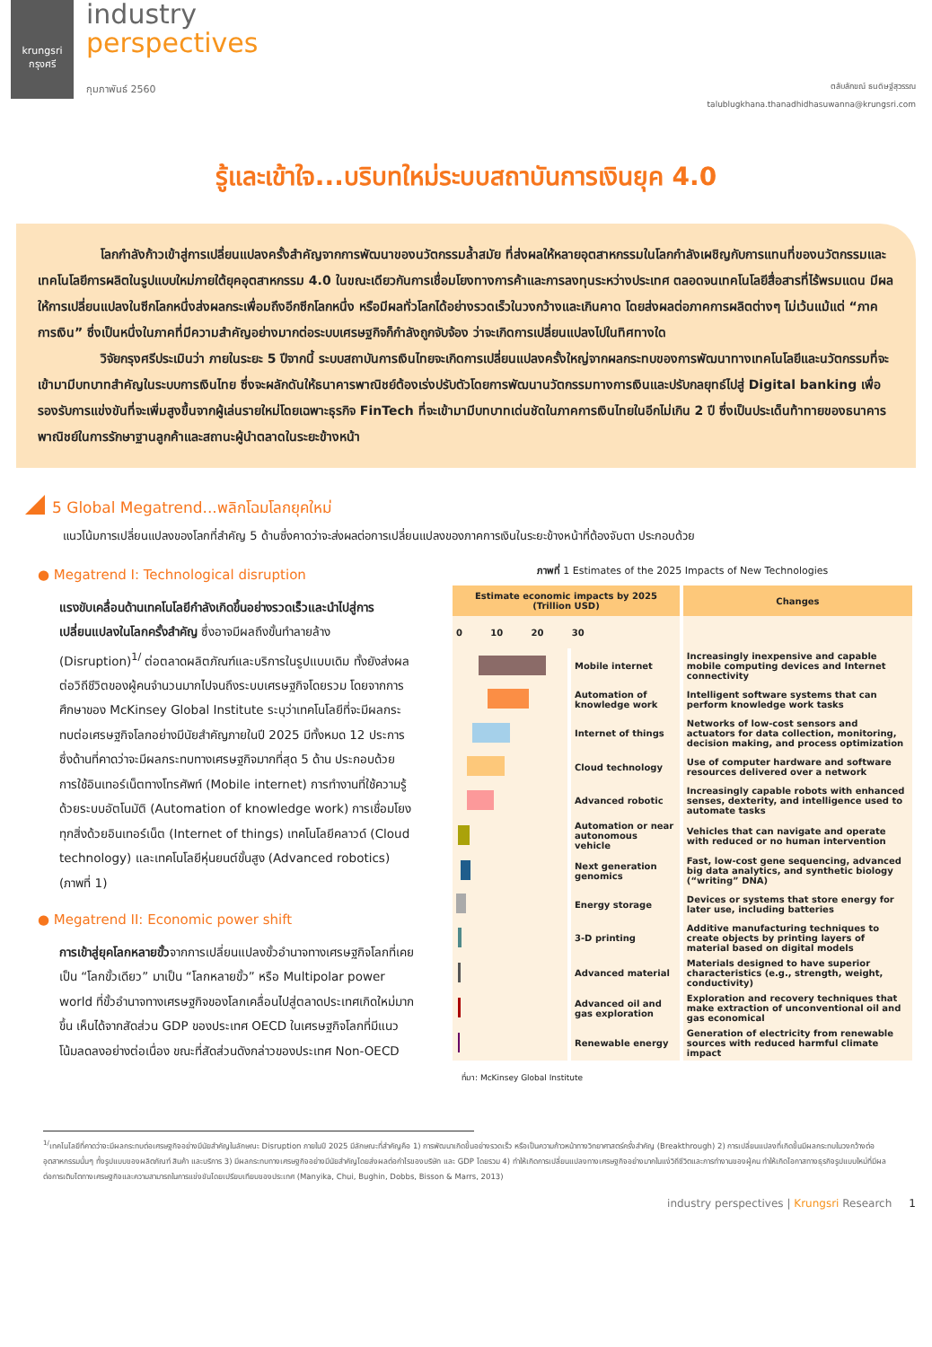krungsri
กรุงศรี
industry
perspectives
กุมภาพันธ์ 2560
ตลับลักขณ์ ธนดิษฐ์สุวรรณ
talublugkhana.thanadhidhasuwanna@krungsri.com
รู้และเข้าใจ...บริบทใหม่ระบบสถาบันการเงินยุค 4.0
โลกกำลังก้าวเข้าสู่การเปลี่ยนแปลงครั้งสำคัญจากการพัฒนาของนวัตกรรมล้ำสมัย ที่ส่งผลให้หลายอุตสาหกรรมในโลกกำลังเผชิญกับการแทนที่ของนวัตกรรมและเทคโนโลยีการผลิตในรูปแบบใหม่ภายใต้ยุคอุตสาหกรรม 4.0 ในขณะเดียวกันการเชื่อมโยงทางการค้าและการลงทุนระหว่างประเทศ ตลอดจนเทคโนโลยีสื่อสารที่ไร้พรมแดน มีผลให้การเปลี่ยนแปลงในซีกโลกหนึ่งส่งผลกระเพื่อมถึงอีกซีกโลกหนึ่ง หรือมีผลทั่วโลกได้อย่างรวดเร็วในวงกว้างและเกินคาด โดยส่งผลต่อภาคการผลิตต่างๆ ไม่เว้นแม้แต่ “ภาคการเงิน” ซึ่งเป็นหนึ่งในภาคที่มีความสำคัญอย่างมากต่อระบบเศรษฐกิจก็กำลังถูกจับจ้อง ว่าจะเกิดการเปลี่ยนแปลงไปในทิศทางใด
วิจัยกรุงศรีประเมินว่า ภายในระยะ 5 ปีจากนี้ ระบบสถาบันการเงินไทยจะเกิดการเปลี่ยนแปลงครั้งใหญ่จากผลกระทบของการพัฒนาทางเทคโนโลยีและนวัตกรรมที่จะเข้ามามีบทบาทสำคัญในระบบการเงินไทย ซึ่งจะผลักดันให้ธนาคารพาณิชย์ต้องเร่งปรับตัวโดยการพัฒนานวัตกรรมทางการเงินและปรับกลยุทธ์ไปสู่ Digital banking เพื่อรองรับการแข่งขันที่จะเพิ่มสูงขึ้นจากผู้เล่นรายใหม่โดยเฉพาะธุรกิจ FinTech ที่จะเข้ามามีบทบาทเด่นชัดในภาคการเงินไทยในอีกไม่เกิน 2 ปี ซึ่งเป็นประเด็นท้าทายของธนาคารพาณิชย์ในการรักษาฐานลูกค้าและสถานะผู้นำตลาดในระยะข้างหน้า
5 Global Megatrend...พลิกโฉมโลกยุคใหม่
แนวโน้มการเปลี่ยนแปลงของโลกที่สำคัญ 5 ด้านซึ่งคาดว่าจะส่งผลต่อการเปลี่ยนแปลงของภาคการเงินในระยะข้างหน้าที่ต้องจับตา ประกอบด้วย
● Megatrend I: Technological disruption
แรงขับเคลื่อนด้านเทคโนโลยีกำลังเกิดขึ้นอย่างรวดเร็วและนำไปสู่การเปลี่ยนแปลงในโลกครั้งสำคัญ ซึ่งอาจมีผลถึงขั้นทำลายล้าง (Disruption)<sup>1/</sup> ต่อตลาดผลิตภัณฑ์และบริการในรูปแบบเดิม ทั้งยังส่งผลต่อวิถีชีวิตของผู้คนจำนวนมากไปจนถึงระบบเศรษฐกิจโดยรวม โดยจากการศึกษาของ McKinsey Global Institute ระบุว่าเทคโนโลยีที่จะมีผลกระทบต่อเศรษฐกิจโลกอย่างมีนัยสำคัญภายในปี 2025 มีทั้งหมด 12 ประการ ซึ่งด้านที่คาดว่าจะมีผลกระทบทางเศรษฐกิจมากที่สุด 5 ด้าน ประกอบด้วย การใช้อินเทอร์เน็ตทางโทรศัพท์ (Mobile internet) การทำงานที่ใช้ความรู้ด้วยระบบอัตโนมัติ (Automation of knowledge work) การเชื่อมโยงทุกสิ่งด้วยอินเทอร์เน็ต (Internet of things) เทคโนโลยีคลาวด์ (Cloud technology) และเทคโนโลยีหุ่นยนต์ขั้นสูง (Advanced robotics) (ภาพที่ 1)
● Megatrend II: Economic power shift
การเข้าสู่ยุคโลกหลายขั้วจากการเปลี่ยนแปลงขั้วอำนาจทางเศรษฐกิจโลกที่เคยเป็น “โลกขั้วเดียว” มาเป็น “โลกหลายขั้ว” หรือ Multipolar power world ที่ขั้วอำนาจทางเศรษฐกิจของโลกเคลื่อนไปสู่ตลาดประเทศเกิดใหม่มากขึ้น เห็นได้จากสัดส่วน GDP ของประเทศ OECD ในเศรษฐกิจโลกที่มีแนวโน้มลดลงอย่างต่อเนื่อง ขณะที่สัดส่วนดังกล่าวของประเทศ Non-OECD
ภาพที่ 1 Estimates of the 2025 Impacts of New Technologies
| Estimate economic impacts by 2025 (Trillion USD) | | Changes |
| --- | --- | --- |
| 0 10 20 30 | | |
| | Mobile internet | Increasingly inexpensive and capable mobile computing devices and Internet connectivity |
| | Automation of knowledge work | Intelligent software systems that can perform knowledge work tasks |
| | Internet of things | Networks of low-cost sensors and actuators for data collection, monitoring, decision making, and process optimization |
| | Cloud technology | Use of computer hardware and software resources delivered over a network |
| | Advanced robotic | Increasingly capable robots with enhanced senses, dexterity, and intelligence used to automate tasks |
| | Automation or near autonomous vehicle | Vehicles that can navigate and operate with reduced or no human intervention |
| | Next generation genomics | Fast, low-cost gene sequencing, advanced big data analytics, and synthetic biology (“writing” DNA) |
| | Energy storage | Devices or systems that store energy for later use, including batteries |
| | 3-D printing | Additive manufacturing techniques to create objects by printing layers of material based on digital models |
| | Advanced material | Materials designed to have superior characteristics (e.g., strength, weight, conductivity) |
| | Advanced oil and gas exploration | Exploration and recovery techniques that make extraction of unconventional oil and gas economical |
| | Renewable energy | Generation of electricity from renewable sources with reduced harmful climate impact |
ที่มา: McKinsey Global Institute
<sup>1/</sup>เทคโนโลยีที่คาดว่าจะมีผลกระทบต่อเศรษฐกิจอย่างมีนัยสำคัญในลักษณะ Disruption ภายในปี 2025 มีลักษณะที่สำคัญคือ 1) การพัฒนาเกิดขึ้นอย่างรวดเร็ว หรือเป็นความก้าวหน้าทางวิทยาศาสตร์ครั้งสำคัญ (Breakthrough) 2) การเปลี่ยนแปลงที่เกิดขึ้นมีผลกระทบในวงกว้างต่ออุตสาหกรรมนั้นๆ ทั้งรูปแบบของผลิตภัณฑ์ สินค้า และบริการ 3) มีผลกระทบทางเศรษฐกิจอย่างมีนัยสำคัญโดยส่งผลต่อกำไรของบริษัท และ GDP โดยรวม 4) ทำให้เกิดการเปลี่ยนแปลงทางเศรษฐกิจอย่างมากในแง่วิถีชีวิตและการทำงานของผู้คน ทำให้เกิดโอกาสทางธุรกิจรูปแบบใหม่ที่มีผลต่อการเติบโตทางเศรษฐกิจและความสามารถในการแข่งขันโดยเปรียบเทียบของประเทศ (Manyika, Chui, Bughin, Dobbs, Bisson & Marrs, 2013)
industry perspectives | Krungsri Research 1